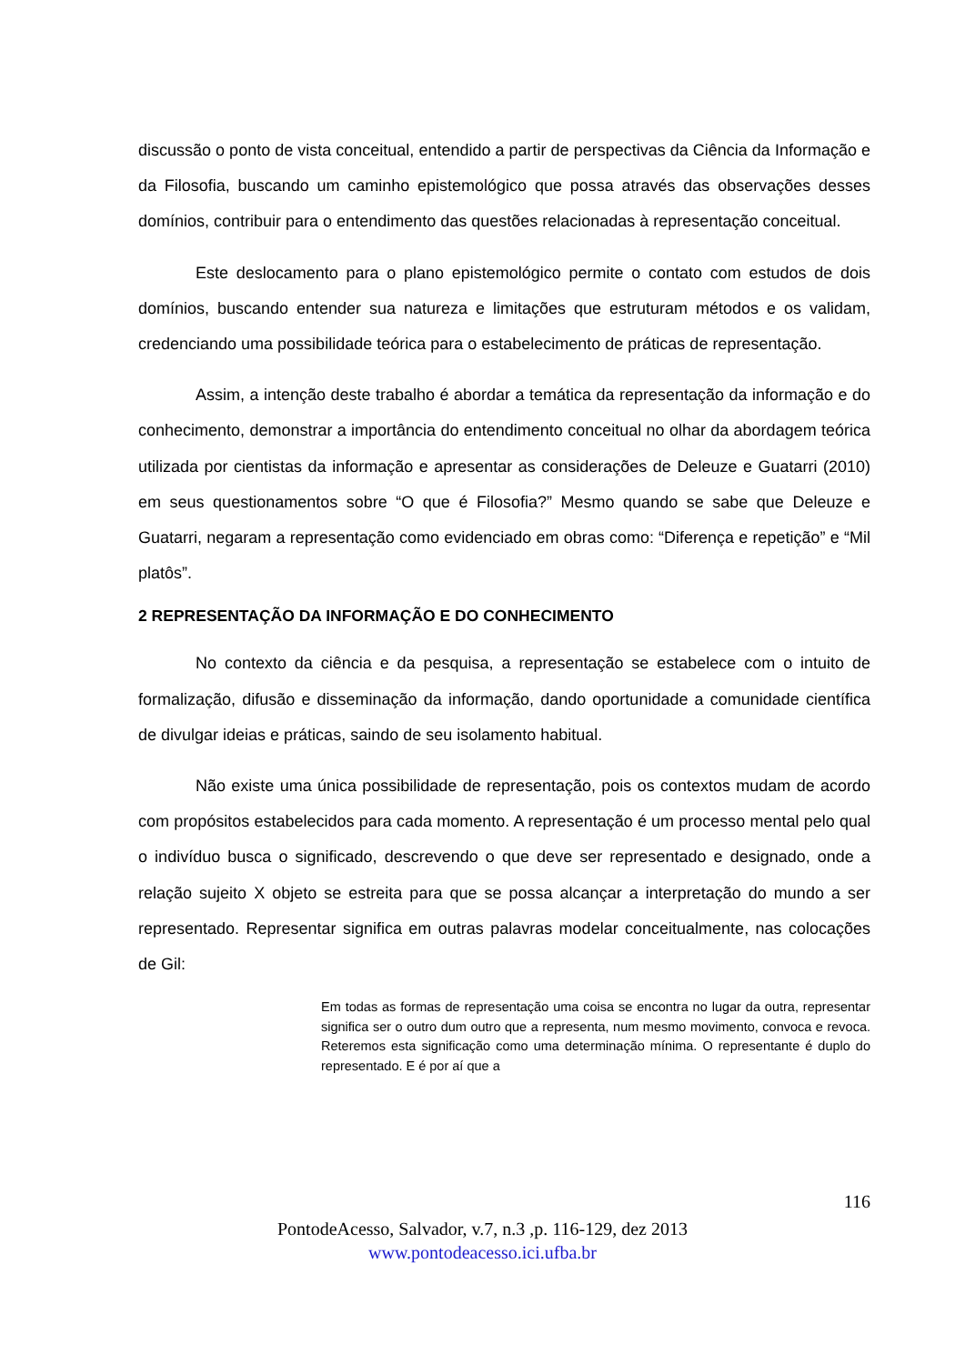discussão o ponto de vista conceitual, entendido a partir de perspectivas da Ciência da Informação e da Filosofia, buscando um caminho epistemológico que possa através das observações desses domínios, contribuir para o entendimento das questões relacionadas à representação conceitual.
Este deslocamento para o plano epistemológico permite o contato com estudos de dois domínios, buscando entender sua natureza e limitações que estruturam métodos e os validam, credenciando uma possibilidade teórica para o estabelecimento de práticas de representação.
Assim, a intenção deste trabalho é abordar a temática da representação da informação e do conhecimento, demonstrar a importância do entendimento conceitual no olhar da abordagem teórica utilizada por cientistas da informação e apresentar as considerações de Deleuze e Guatarri (2010) em seus questionamentos sobre “O que é Filosofia?” Mesmo quando se sabe que Deleuze e Guatarri, negaram a representação como evidenciado em obras como: “Diferença e repetição” e “Mil platôs”.
2 REPRESENTAÇÃO DA INFORMAÇÃO E DO CONHECIMENTO
No contexto da ciência e da pesquisa, a representação se estabelece com o intuito de formalização, difusão e disseminação da informação, dando oportunidade a comunidade científica de divulgar ideias e práticas, saindo de seu isolamento habitual.
Não existe uma única possibilidade de representação, pois os contextos mudam de acordo com propósitos estabelecidos para cada momento. A representação é um processo mental pelo qual o indivíduo busca o significado, descrevendo o que deve ser representado e designado, onde a relação sujeito X objeto se estreita para que se possa alcançar a interpretação do mundo a ser representado. Representar significa em outras palavras modelar conceitualmente, nas colocações de Gil:
Em todas as formas de representação uma coisa se encontra no lugar da outra, representar significa ser o outro dum outro que a representa, num mesmo movimento, convoca e revoca. Reteremos esta significação como uma determinação mínima. O representante é duplo do representado. E é por aí que a
116
PontodeAcesso, Salvador, v.7, n.3 ,p. 116-129, dez 2013
www.pontodeacesso.ici.ufba.br